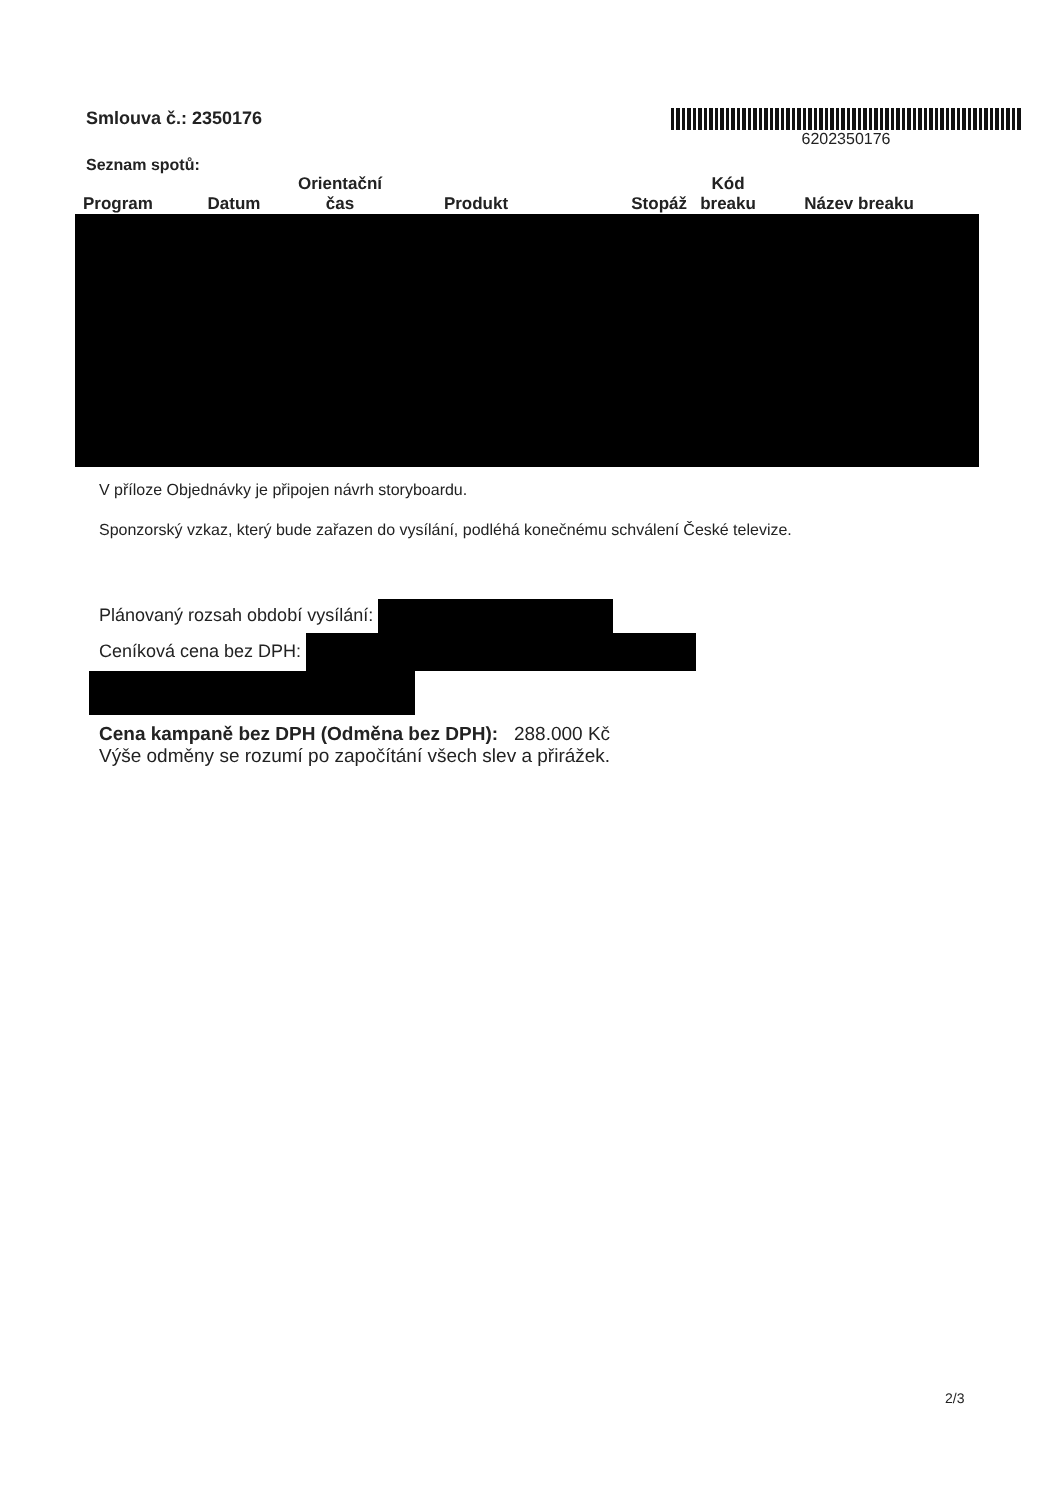Smlouva č.: 2350176 6202350176
Seznam spotů:
| Program | Datum | Orientační čas | Produkt | Stopáž | Kód breaku | Název breaku |
| --- | --- | --- | --- | --- | --- | --- |
V příloze Objednávky je připojen návrh storyboardu.
Sponzorský vzkaz, který bude zařazen do vysílání, podléhá konečnému schválení České televize.
Plánovaný rozsah období vysílání:
Ceníková cena bez DPH:
Cena kampaně bez DPH (Odměna bez DPH): 288.000 Kč
Výše odměny se rozumí po započítání všech slev a přirážek.
2/3